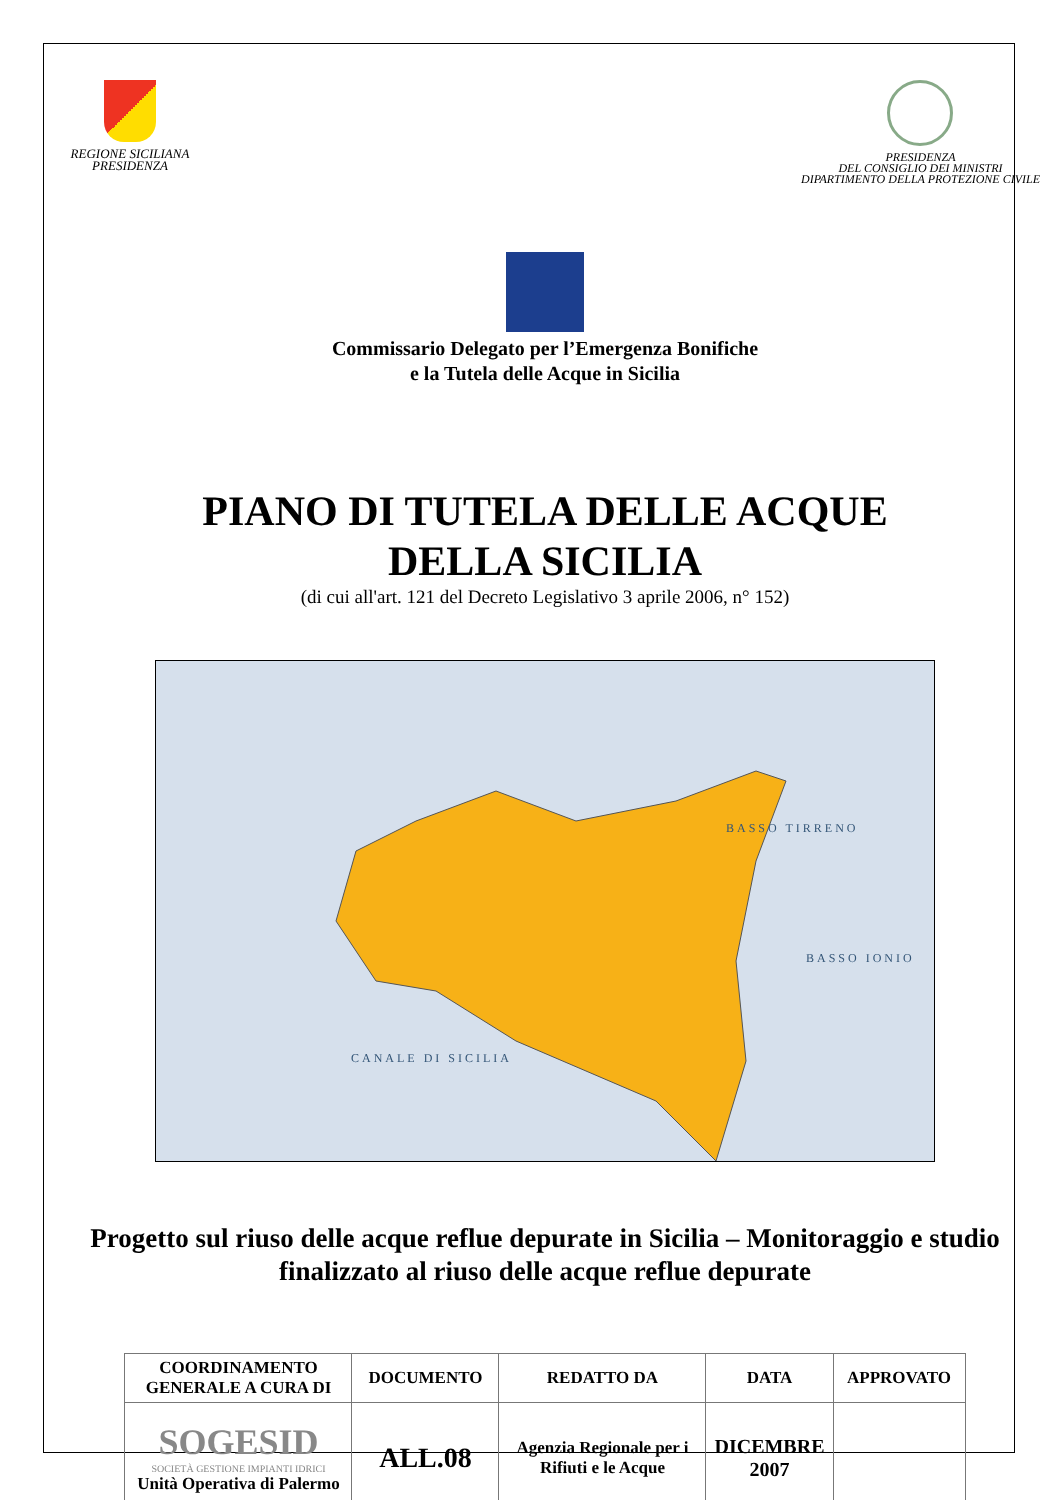REGIONE SICILIANA
PRESIDENZA
PRESIDENZA
DEL CONSIGLIO DEI MINISTRI
DIPARTIMENTO DELLA PROTEZIONE CIVILE
Commissario Delegato per l’Emergenza Bonifiche
e la Tutela delle Acque in Sicilia
PIANO DI TUTELA DELLE ACQUE
DELLA SICILIA
(di cui all'art. 121 del Decreto Legislativo 3 aprile 2006, n° 152)
BASSO TIRRENO
BASSO IONIO
CANALE DI SICILIA
Progetto sul riuso delle acque reflue depurate in Sicilia – Monitoraggio e studio finalizzato al riuso delle acque reflue depurate
| COORDINAMENTO GENERALE A CURA DI | DOCUMENTO | REDATTO DA | DATA | APPROVATO |
| --- | --- | --- | --- | --- |
| SOGESID SOCIETÀ GESTIONE IMPIANTI IDRICI Unità Operativa di Palermo | ALL.08 | Agenzia Regionale per i Rifiuti e le Acque | DICEMBRE 2007 | |